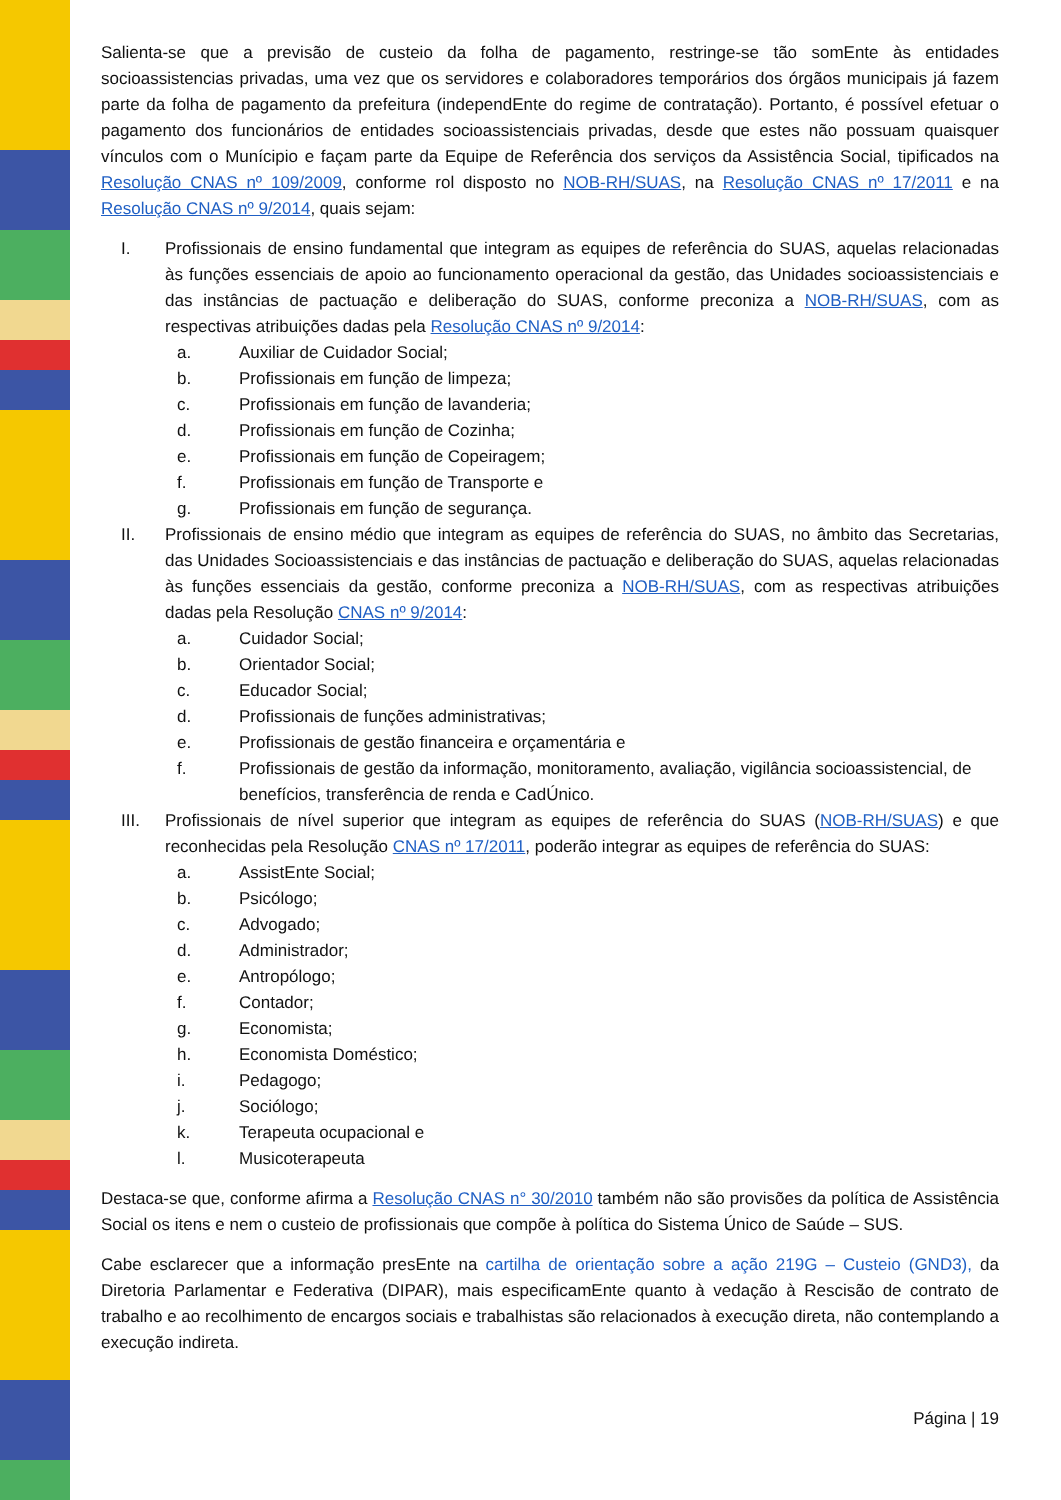Salienta-se que a previsão de custeio da folha de pagamento, restringe-se tão somEnte às entidades socioassistencias privadas, uma vez que os servidores e colaboradores temporários dos órgãos municipais já fazem parte da folha de pagamento da prefeitura (independEnte do regime de contratação). Portanto, é possível efetuar o pagamento dos funcionários de entidades socioassistenciais privadas, desde que estes não possuam quaisquer vínculos com o Munícipio e façam parte da Equipe de Referência dos serviços da Assistência Social, tipificados na Resolução CNAS nº 109/2009, conforme rol disposto no NOB-RH/SUAS, na Resolução CNAS nº 17/2011 e na Resolução CNAS nº 9/2014, quais sejam:
I. Profissionais de ensino fundamental que integram as equipes de referência do SUAS, aquelas relacionadas às funções essenciais de apoio ao funcionamento operacional da gestão, das Unidades socioassistenciais e das instâncias de pactuação e deliberação do SUAS, conforme preconiza a NOB-RH/SUAS, com as respectivas atribuições dadas pela Resolução CNAS nº 9/2014:
a. Auxiliar de Cuidador Social;
b. Profissionais em função de limpeza;
c. Profissionais em função de lavanderia;
d. Profissionais em função de Cozinha;
e. Profissionais em função de Copeiragem;
f. Profissionais em função de Transporte e
g. Profissionais em função de segurança.
II. Profissionais de ensino médio que integram as equipes de referência do SUAS, no âmbito das Secretarias, das Unidades Socioassistenciais e das instâncias de pactuação e deliberação do SUAS, aquelas relacionadas às funções essenciais da gestão, conforme preconiza a NOB-RH/SUAS, com as respectivas atribuições dadas pela Resolução CNAS nº 9/2014:
a. Cuidador Social;
b. Orientador Social;
c. Educador Social;
d. Profissionais de funções administrativas;
e. Profissionais de gestão financeira e orçamentária e
f. Profissionais de gestão da informação, monitoramento, avaliação, vigilância socioassistencial, de benefícios, transferência de renda e CadÚnico.
III. Profissionais de nível superior que integram as equipes de referência do SUAS (NOB-RH/SUAS) e que reconhecidas pela Resolução CNAS nº 17/2011, poderão integrar as equipes de referência do SUAS:
a. AssistEnte Social;
b. Psicólogo;
c. Advogado;
d. Administrador;
e. Antropólogo;
f. Contador;
g. Economista;
h. Economista Doméstico;
i. Pedagogo;
j. Sociólogo;
k. Terapeuta ocupacional e
l. Musicoterapeuta
Destaca-se que, conforme afirma a Resolução CNAS n° 30/2010 também não são provisões da política de Assistência Social os itens e nem o custeio de profissionais que compõe à política do Sistema Único de Saúde – SUS.
Cabe esclarecer que a informação presEnte na cartilha de orientação sobre a ação 219G – Custeio (GND3), da Diretoria Parlamentar e Federativa (DIPAR), mais especificamEnte quanto à vedação à Rescisão de contrato de trabalho e ao recolhimento de encargos sociais e trabalhistas são relacionados à execução direta, não contemplando a execução indireta.
Página | 19